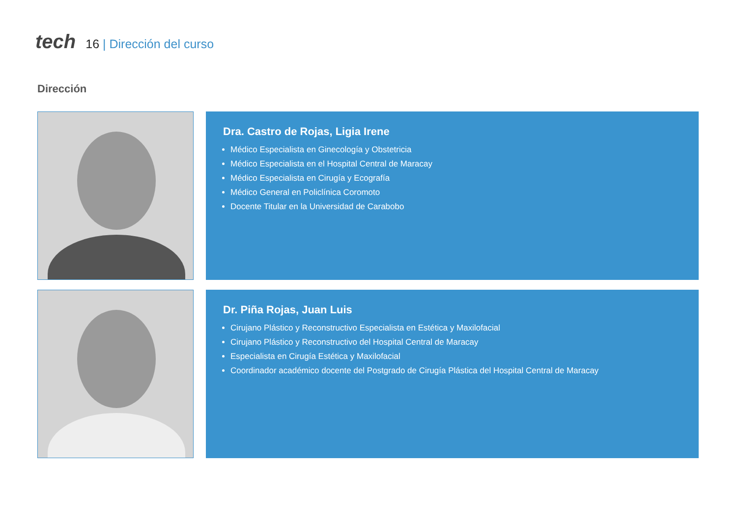tech
16 | Dirección del curso
Dirección
Dra. Castro de Rojas, Ligia Irene
Médico Especialista en Ginecología y Obstetricia
Médico Especialista en el Hospital Central de Maracay
Médico Especialista en Cirugía y Ecografía
Médico General en Policlínica Coromoto
Docente Titular en la Universidad de Carabobo
Dr. Piña Rojas, Juan Luis
Cirujano Plástico y Reconstructivo Especialista en Estética y Maxilofacial
Cirujano Plástico y Reconstructivo del Hospital Central de Maracay
Especialista en Cirugía Estética y Maxilofacial
Coordinador académico docente del Postgrado de Cirugía Plástica del Hospital Central de Maracay